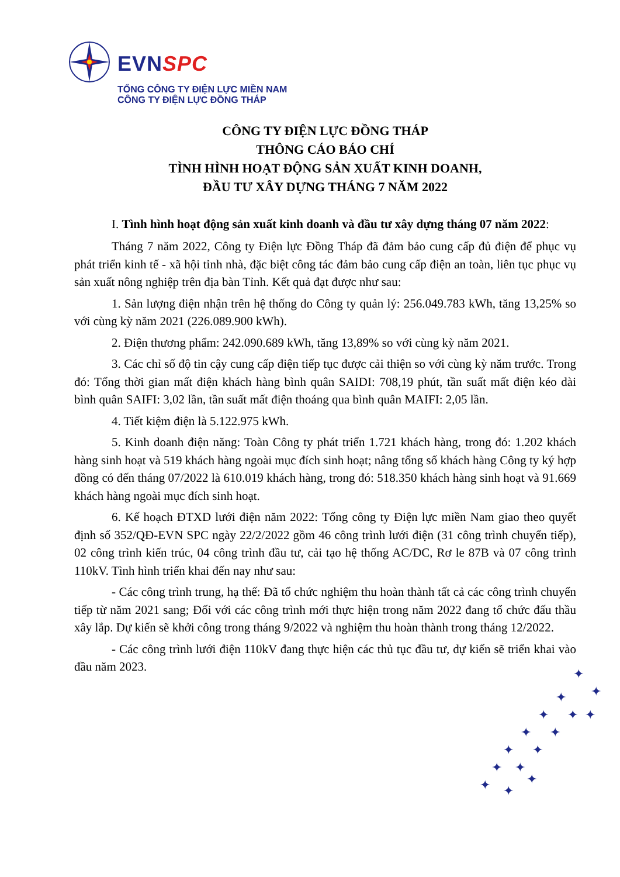EVNSPC
TỔNG CÔNG TY ĐIỆN LỰC MIỀN NAM
CÔNG TY ĐIỆN LỰC ĐỒNG THÁP
CÔNG TY ĐIỆN LỰC ĐỒNG THÁP
THÔNG CÁO BÁO CHÍ
TÌNH HÌNH HOẠT ĐỘNG SẢN XUẤT KINH DOANH,
ĐẦU TƯ XÂY DỰNG THÁNG 7 NĂM 2022
I. Tình hình hoạt động sản xuất kinh doanh và đầu tư xây dựng tháng 07 năm 2022:
Tháng 7 năm 2022, Công ty Điện lực Đồng Tháp đã đảm bảo cung cấp đủ điện để phục vụ phát triển kinh tế - xã hội tỉnh nhà, đặc biệt công tác đảm bảo cung cấp điện an toàn, liên tục phục vụ sản xuất nông nghiệp trên địa bàn Tỉnh. Kết quả đạt được như sau:
1. Sản lượng điện nhận trên hệ thống do Công ty quản lý: 256.049.783 kWh, tăng 13,25% so với cùng kỳ năm 2021 (226.089.900 kWh).
2. Điện thương phẩm: 242.090.689 kWh, tăng 13,89% so với cùng kỳ năm 2021.
3. Các chỉ số độ tin cậy cung cấp điện tiếp tục được cải thiện so với cùng kỳ năm trước. Trong đó: Tổng thời gian mất điện khách hàng bình quân SAIDI: 708,19 phút, tần suất mất điện kéo dài bình quân SAIFI: 3,02 lần, tần suất mất điện thoáng qua bình quân MAIFI: 2,05 lần.
4. Tiết kiệm điện là 5.122.975 kWh.
5. Kinh doanh điện năng: Toàn Công ty phát triển 1.721 khách hàng, trong đó: 1.202 khách hàng sinh hoạt và 519 khách hàng ngoài mục đích sinh hoạt; nâng tổng số khách hàng Công ty ký hợp đồng có đến tháng 07/2022 là 610.019 khách hàng, trong đó: 518.350 khách hàng sinh hoạt và 91.669 khách hàng ngoài mục đích sinh hoạt.
6. Kế hoạch ĐTXD lưới điện năm 2022: Tổng công ty Điện lực miền Nam giao theo quyết định số 352/QĐ-EVN SPC ngày 22/2/2022 gồm 46 công trình lưới điện (31 công trình chuyển tiếp), 02 công trình kiến trúc, 04 công trình đầu tư, cải tạo hệ thống AC/DC, Rơ le 87B và 07 công trình 110kV. Tình hình triển khai đến nay như sau:
- Các công trình trung, hạ thế: Đã tổ chức nghiệm thu hoàn thành tất cả các công trình chuyển tiếp từ năm 2021 sang; Đối với các công trình mới thực hiện trong năm 2022 đang tổ chức đấu thầu xây lắp. Dự kiến sẽ khởi công trong tháng 9/2022 và nghiệm thu hoàn thành trong tháng 12/2022.
- Các công trình lưới điện 110kV đang thực hiện các thủ tục đầu tư, dự kiến sẽ triển khai vào đầu năm 2023.
✦
✦
✦
✦
✦
✦
✦
✦
✦
✦
✦
✦
✦
✦
✦